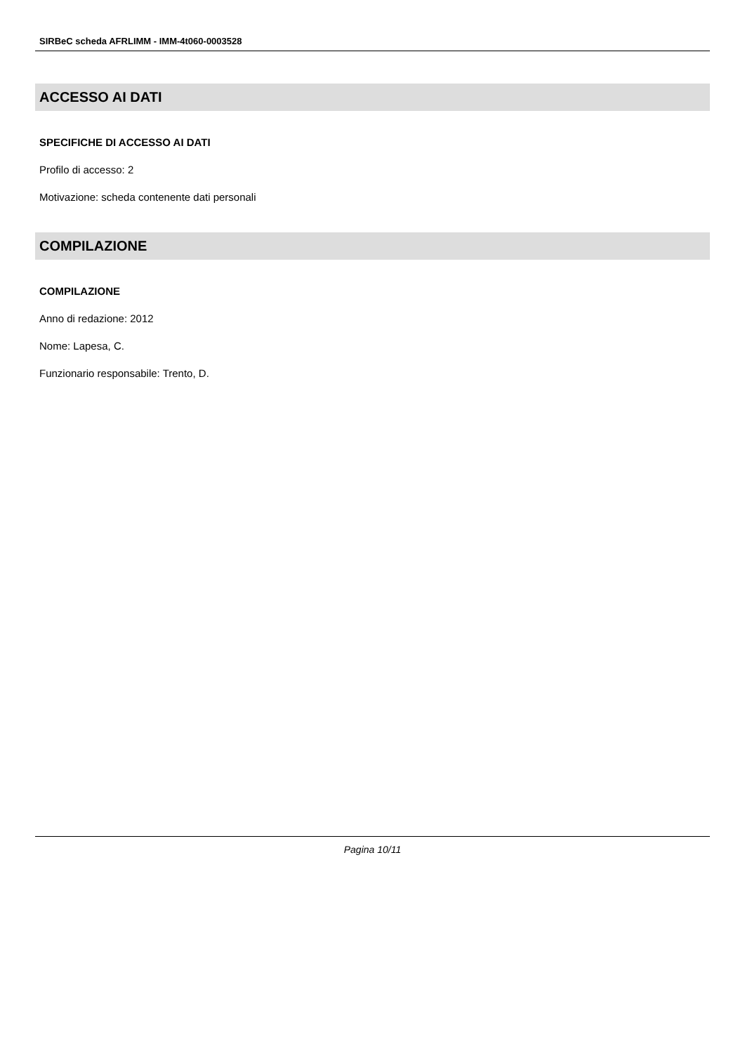SIRBeC scheda AFRLIMM - IMM-4t060-0003528
ACCESSO AI DATI
SPECIFICHE DI ACCESSO AI DATI
Profilo di accesso: 2
Motivazione: scheda contenente dati personali
COMPILAZIONE
COMPILAZIONE
Anno di redazione: 2012
Nome: Lapesa, C.
Funzionario responsabile: Trento, D.
Pagina 10/11